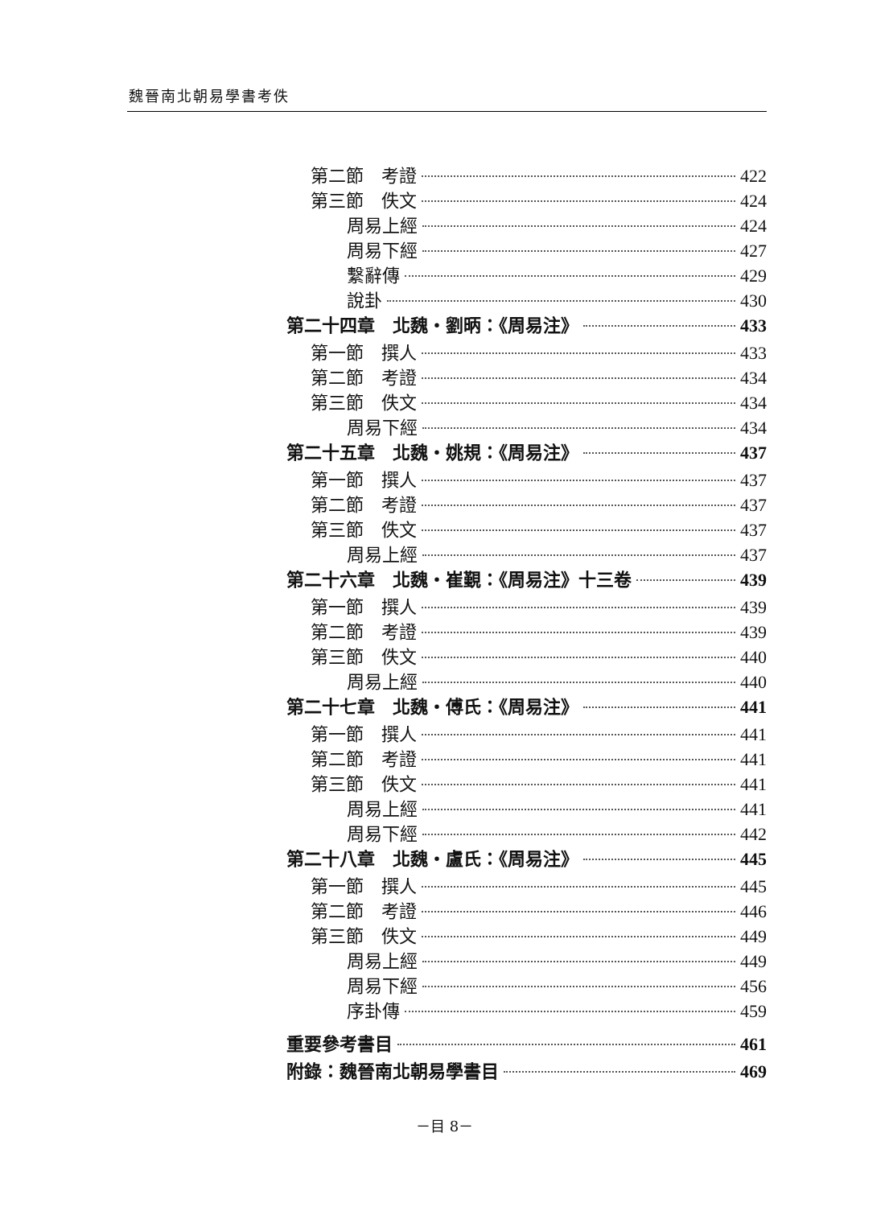魏晉南北朝易學書考佚
第二節　考證 422
第三節　佚文 424
周易上經 424
周易下經 427
繫辭傳 429
說卦 430
第二十四章　北魏・劉昞：《周易注》 433
第一節　撰人 433
第二節　考證 434
第三節　佚文 434
周易下經 434
第二十五章　北魏・姚規：《周易注》 437
第一節　撰人 437
第二節　考證 437
第三節　佚文 437
周易上經 437
第二十六章　北魏・崔覲：《周易注》十三卷 439
第一節　撰人 439
第二節　考證 439
第三節　佚文 440
周易上經 440
第二十七章　北魏・傅氏：《周易注》 441
第一節　撰人 441
第二節　考證 441
第三節　佚文 441
周易上經 441
周易下經 442
第二十八章　北魏・盧氏：《周易注》 445
第一節　撰人 445
第二節　考證 446
第三節　佚文 449
周易上經 449
周易下經 456
序卦傳 459
重要參考書目 461
附錄：魏晉南北朝易學書目 469
－目 8－